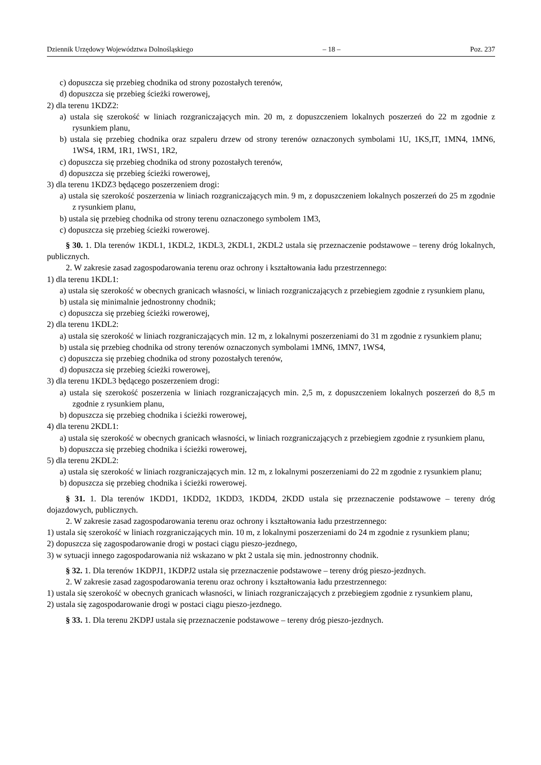Dziennik Urzędowy Województwa Dolnośląskiego – 18 – Poz. 237
c) dopuszcza się przebieg chodnika od strony pozostałych terenów,
d) dopuszcza się przebieg ścieżki rowerowej,
2) dla terenu 1KDZ2:
a) ustala się szerokość w liniach rozgraniczających min. 20 m, z dopuszczeniem lokalnych poszerzeń do 22 m zgodnie z rysunkiem planu,
b) ustala się przebieg chodnika oraz szpaleru drzew od strony terenów oznaczonych symbolami 1U, 1KS,IT, 1MN4, 1MN6, 1WS4, 1RM, 1R1, 1WS1, 1R2,
c) dopuszcza się przebieg chodnika od strony pozostałych terenów,
d) dopuszcza się przebieg ścieżki rowerowej,
3) dla terenu 1KDZ3 będącego poszerzeniem drogi:
a) ustala się szerokość poszerzenia w liniach rozgraniczających min. 9 m, z dopuszczeniem lokalnych poszerzeń do 25 m zgodnie z rysunkiem planu,
b) ustala się przebieg chodnika od strony terenu oznaczonego symbolem 1M3,
c) dopuszcza się przebieg ścieżki rowerowej.
§ 30. 1. Dla terenów 1KDL1, 1KDL2, 1KDL3, 2KDL1, 2KDL2 ustala się przeznaczenie podstawowe – tereny dróg lokalnych, publicznych.
2. W zakresie zasad zagospodarowania terenu oraz ochrony i kształtowania ładu przestrzennego:
1) dla terenu 1KDL1:
a) ustala się szerokość w obecnych granicach własności, w liniach rozgraniczających z przebiegiem zgodnie z rysunkiem planu,
b) ustala się minimalnie jednostronny chodnik;
c) dopuszcza się przebieg ścieżki rowerowej,
2) dla terenu 1KDL2:
a) ustala się szerokość w liniach rozgraniczających min. 12 m, z lokalnymi poszerzeniami do 31 m zgodnie z rysunkiem planu;
b) ustala się przebieg chodnika od strony terenów oznaczonych symbolami 1MN6, 1MN7, 1WS4,
c) dopuszcza się przebieg chodnika od strony pozostałych terenów,
d) dopuszcza się przebieg ścieżki rowerowej,
3) dla terenu 1KDL3 będącego poszerzeniem drogi:
a) ustala się szerokość poszerzenia w liniach rozgraniczających min. 2,5 m, z dopuszczeniem lokalnych poszerzeń do 8,5 m zgodnie z rysunkiem planu,
b) dopuszcza się przebieg chodnika i ścieżki rowerowej,
4) dla terenu 2KDL1:
a) ustala się szerokość w obecnych granicach własności, w liniach rozgraniczających z przebiegiem zgodnie z rysunkiem planu,
b) dopuszcza się przebieg chodnika i ścieżki rowerowej,
5) dla terenu 2KDL2:
a) ustala się szerokość w liniach rozgraniczających min. 12 m, z lokalnymi poszerzeniami do 22 m zgodnie z rysunkiem planu;
b) dopuszcza się przebieg chodnika i ścieżki rowerowej.
§ 31. 1. Dla terenów 1KDD1, 1KDD2, 1KDD3, 1KDD4, 2KDD ustala się przeznaczenie podstawowe – tereny dróg dojazdowych, publicznych.
2. W zakresie zasad zagospodarowania terenu oraz ochrony i kształtowania ładu przestrzennego:
1) ustala się szerokość w liniach rozgraniczających min. 10 m, z lokalnymi poszerzeniami do 24 m zgodnie z rysunkiem planu;
2) dopuszcza się zagospodarowanie drogi w postaci ciągu pieszo-jezdnego,
3) w sytuacji innego zagospodarowania niż wskazano w pkt 2 ustala się min. jednostronny chodnik.
§ 32. 1. Dla terenów 1KDPJ1, 1KDPJ2 ustala się przeznaczenie podstawowe – tereny dróg pieszo-jezdnych.
2. W zakresie zasad zagospodarowania terenu oraz ochrony i kształtowania ładu przestrzennego:
1) ustala się szerokość w obecnych granicach własności, w liniach rozgraniczających z przebiegiem zgodnie z rysunkiem planu,
2) ustala się zagospodarowanie drogi w postaci ciągu pieszo-jezdnego.
§ 33. 1. Dla terenu 2KDPJ ustala się przeznaczenie podstawowe – tereny dróg pieszo-jezdnych.